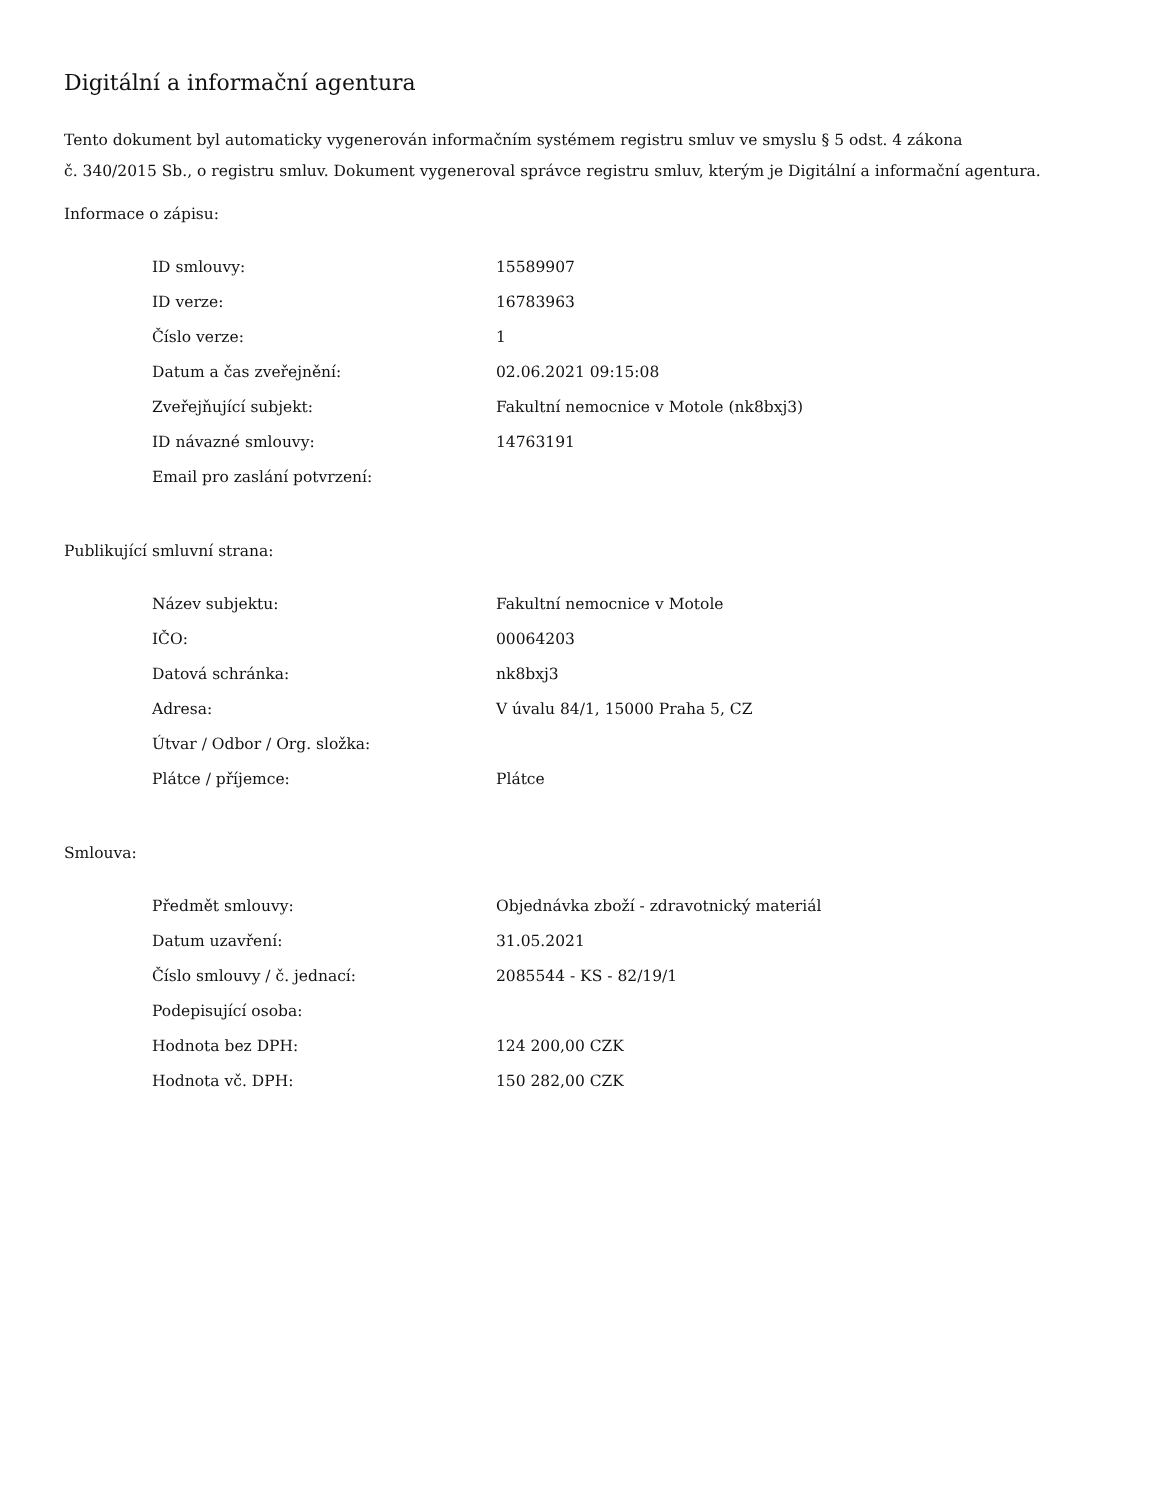Digitální a informační agentura
Tento dokument byl automaticky vygenerován informačním systémem registru smluv ve smyslu § 5 odst. 4 zákona
č. 340/2015 Sb., o registru smluv. Dokument vygeneroval správce registru smluv, kterým je Digitální a informační agentura.
Informace o zápisu:
| ID smlouvy: | 15589907 |
| ID verze: | 16783963 |
| Číslo verze: | 1 |
| Datum a čas zveřejnění: | 02.06.2021 09:15:08 |
| Zveřejňující subjekt: | Fakultní nemocnice v Motole (nk8bxj3) |
| ID návazné smlouvy: | 14763191 |
| Email pro zaslání potvrzení: | |
Publikující smluvní strana:
| Název subjektu: | Fakultní nemocnice v Motole |
| IČO: | 00064203 |
| Datová schránka: | nk8bxj3 |
| Adresa: | V úvalu 84/1, 15000 Praha 5, CZ |
| Útvar / Odbor / Org. složka: | |
| Plátce / příjemce: | Plátce |
Smlouva:
| Předmět smlouvy: | Objednávka zboží - zdravotnický materiál |
| Datum uzavření: | 31.05.2021 |
| Číslo smlouvy / č. jednací: | 2085544 - KS - 82/19/1 |
| Podepisující osoba: | |
| Hodnota bez DPH: | 124 200,00 CZK |
| Hodnota vč. DPH: | 150 282,00 CZK |